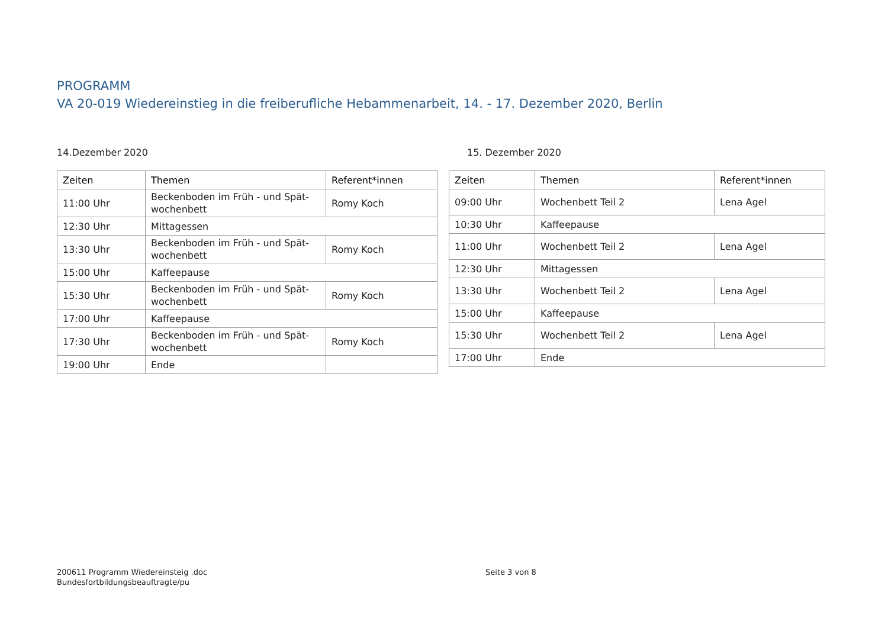PROGRAMM
VA 20-019 Wiedereinstieg in die freiberufliche Hebammenarbeit, 14. - 17. Dezember 2020, Berlin
14.Dezember 2020
| Zeiten | Themen | Referent*innen |
| --- | --- | --- |
| 11:00 Uhr | Beckenboden im Früh - und Spät-wochenbett | Romy Koch |
| 12:30 Uhr | Mittagessen | |
| 13:30 Uhr | Beckenboden im Früh - und Spät-wochenbett | Romy Koch |
| 15:00 Uhr | Kaffeepause | |
| 15:30 Uhr | Beckenboden im Früh - und Spät-wochenbett | Romy Koch |
| 17:00 Uhr | Kaffeepause | |
| 17:30 Uhr | Beckenboden im Früh - und Spät-wochenbett | Romy Koch |
| 19:00 Uhr | Ende | |
15. Dezember 2020
| Zeiten | Themen | Referent*innen |
| --- | --- | --- |
| 09:00 Uhr | Wochenbett Teil 2 | Lena Agel |
| 10:30 Uhr | Kaffeepause | |
| 11:00 Uhr | Wochenbett Teil 2 | Lena Agel |
| 12:30 Uhr | Mittagessen | |
| 13:30 Uhr | Wochenbett Teil 2 | Lena Agel |
| 15:00 Uhr | Kaffeepause | |
| 15:30 Uhr | Wochenbett Teil 2 | Lena Agel |
| 17:00 Uhr | Ende | |
200611 Programm Wiedereinsteig .doc
Bundesfortbildungsbeauftragte/pu
Seite 3 von 8